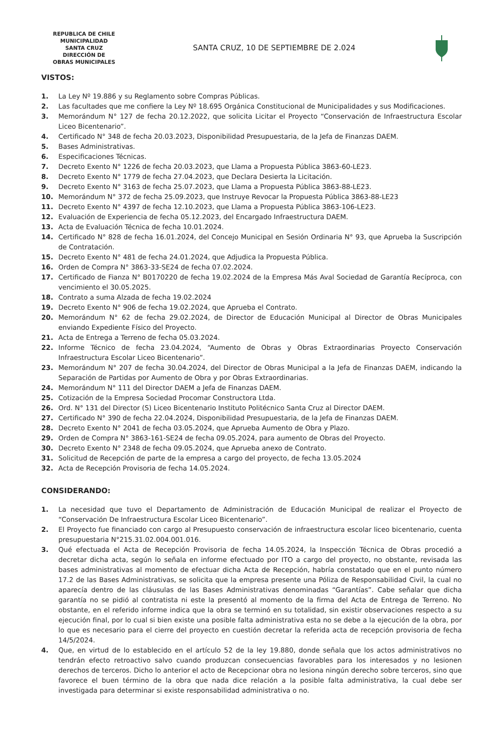REPUBLICA DE CHILE
MUNICIPALIDAD
SANTA CRUZ
DIRECCIÓN DE
OBRAS MUNICIPALES
SANTA CRUZ, 10 DE SEPTIEMBRE DE 2.024
VISTOS:
1. La Ley Nº 19.886 y su Reglamento sobre Compras Públicas.
2. Las facultades que me confiere la Ley Nº 18.695 Orgánica Constitucional de Municipalidades y sus Modificaciones.
3. Memorándum N° 127 de fecha 20.12.2022, que solicita Licitar el Proyecto “Conservación de Infraestructura Escolar Liceo Bicentenario”.
4. Certificado N° 348 de fecha 20.03.2023, Disponibilidad Presupuestaria, de la Jefa de Finanzas DAEM.
5. Bases Administrativas.
6. Especificaciones Técnicas.
7. Decreto Exento N° 1226 de fecha 20.03.2023, que Llama a Propuesta Pública 3863-60-LE23.
8. Decreto Exento N° 1779 de fecha 27.04.2023, que Declara Desierta la Licitación.
9. Decreto Exento N° 3163 de fecha 25.07.2023, que Llama a Propuesta Pública 3863-88-LE23.
10. Memorándum N° 372 de fecha 25.09.2023, que Instruye Revocar la Propuesta Pública 3863-88-LE23
11. Decreto Exento N° 4397 de fecha 12.10.2023, que Llama a Propuesta Pública 3863-106-LE23.
12. Evaluación de Experiencia de fecha 05.12.2023, del Encargado Infraestructura DAEM.
13. Acta de Evaluación Técnica de fecha 10.01.2024.
14. Certificado N° 828 de fecha 16.01.2024, del Concejo Municipal en Sesión Ordinaria N° 93, que Aprueba la Suscripción de Contratación.
15. Decreto Exento N° 481 de fecha 24.01.2024, que Adjudica la Propuesta Pública.
16. Orden de Compra N° 3863-33-SE24 de fecha 07.02.2024.
17. Certificado de Fianza N° B0170220 de fecha 19.02.2024 de la Empresa Más Aval Sociedad de Garantía Recíproca, con vencimiento el 30.05.2025.
18. Contrato a suma Alzada de fecha 19.02.2024
19. Decreto Exento N° 906 de fecha 19.02.2024, que Aprueba el Contrato.
20. Memorándum N° 62 de fecha 29.02.2024, de Director de Educación Municipal al Director de Obras Municipales enviando Expediente Físico del Proyecto.
21. Acta de Entrega a Terreno de fecha 05.03.2024.
22. Informe Técnico de fecha 23.04.2024, “Aumento de Obras y Obras Extraordinarias Proyecto Conservación Infraestructura Escolar Liceo Bicentenario”.
23. Memorándum N° 207 de fecha 30.04.2024, del Director de Obras Municipal a la Jefa de Finanzas DAEM, indicando la Separación de Partidas por Aumento de Obra y por Obras Extraordinarias.
24. Memorándum N° 111 del Director DAEM a Jefa de Finanzas DAEM.
25. Cotización de la Empresa Sociedad Procomar Constructora Ltda.
26. Ord. N° 131 del Director (S) Liceo Bicentenario Instituto Politécnico Santa Cruz al Director DAEM.
27. Certificado N° 390 de fecha 22.04.2024, Disponibilidad Presupuestaria, de la Jefa de Finanzas DAEM.
28. Decreto Exento N° 2041 de fecha 03.05.2024, que Aprueba Aumento de Obra y Plazo.
29. Orden de Compra N° 3863-161-SE24 de fecha 09.05.2024, para aumento de Obras del Proyecto.
30. Decreto Exento N° 2348 de fecha 09.05.2024, que Aprueba anexo de Contrato.
31. Solicitud de Recepción de parte de la empresa a cargo del proyecto, de fecha 13.05.2024
32. Acta de Recepción Provisoria de fecha 14.05.2024.
CONSIDERANDO:
1. La necesidad que tuvo el Departamento de Administración de Educación Municipal de realizar el Proyecto de “Conservación De Infraestructura Escolar Liceo Bicentenario”.
2. El Proyecto fue financiado con cargo al Presupuesto conservación de infraestructura escolar liceo bicentenario, cuenta presupuestaria N°215.31.02.004.001.016.
3. Qué efectuada el Acta de Recepción Provisoria de fecha 14.05.2024, la Inspección Técnica de Obras procedió a decretar dicha acta, según lo señala en informe efectuado por ITO a cargo del proyecto, no obstante, revisada las bases administrativas al momento de efectuar dicha Acta de Recepción, habría constatado que en el punto número 17.2 de las Bases Administrativas, se solicita que la empresa presente una Póliza de Responsabilidad Civil, la cual no aparecía dentro de las cláusulas de las Bases Administrativas denominadas “Garantías”. Cabe señalar que dicha garantía no se pidió al contratista ni este la presentó al momento de la firma del Acta de Entrega de Terreno. No obstante, en el referido informe indica que la obra se terminó en su totalidad, sin existir observaciones respecto a su ejecución final, por lo cual si bien existe una posible falta administrativa esta no se debe a la ejecución de la obra, por lo que es necesario para el cierre del proyecto en cuestión decretar la referida acta de recepción provisoria de fecha 14/5/2024.
4. Que, en virtud de lo establecido en el artículo 52 de la ley 19.880, donde señala que los actos administrativos no tendrán efecto retroactivo salvo cuando produzcan consecuencias favorables para los interesados y no lesionen derechos de terceros. Dicho lo anterior el acto de Recepcionar obra no lesiona ningún derecho sobre terceros, sino que favorece el buen término de la obra que nada dice relación a la posible falta administrativa, la cual debe ser investigada para determinar si existe responsabilidad administrativa o no.